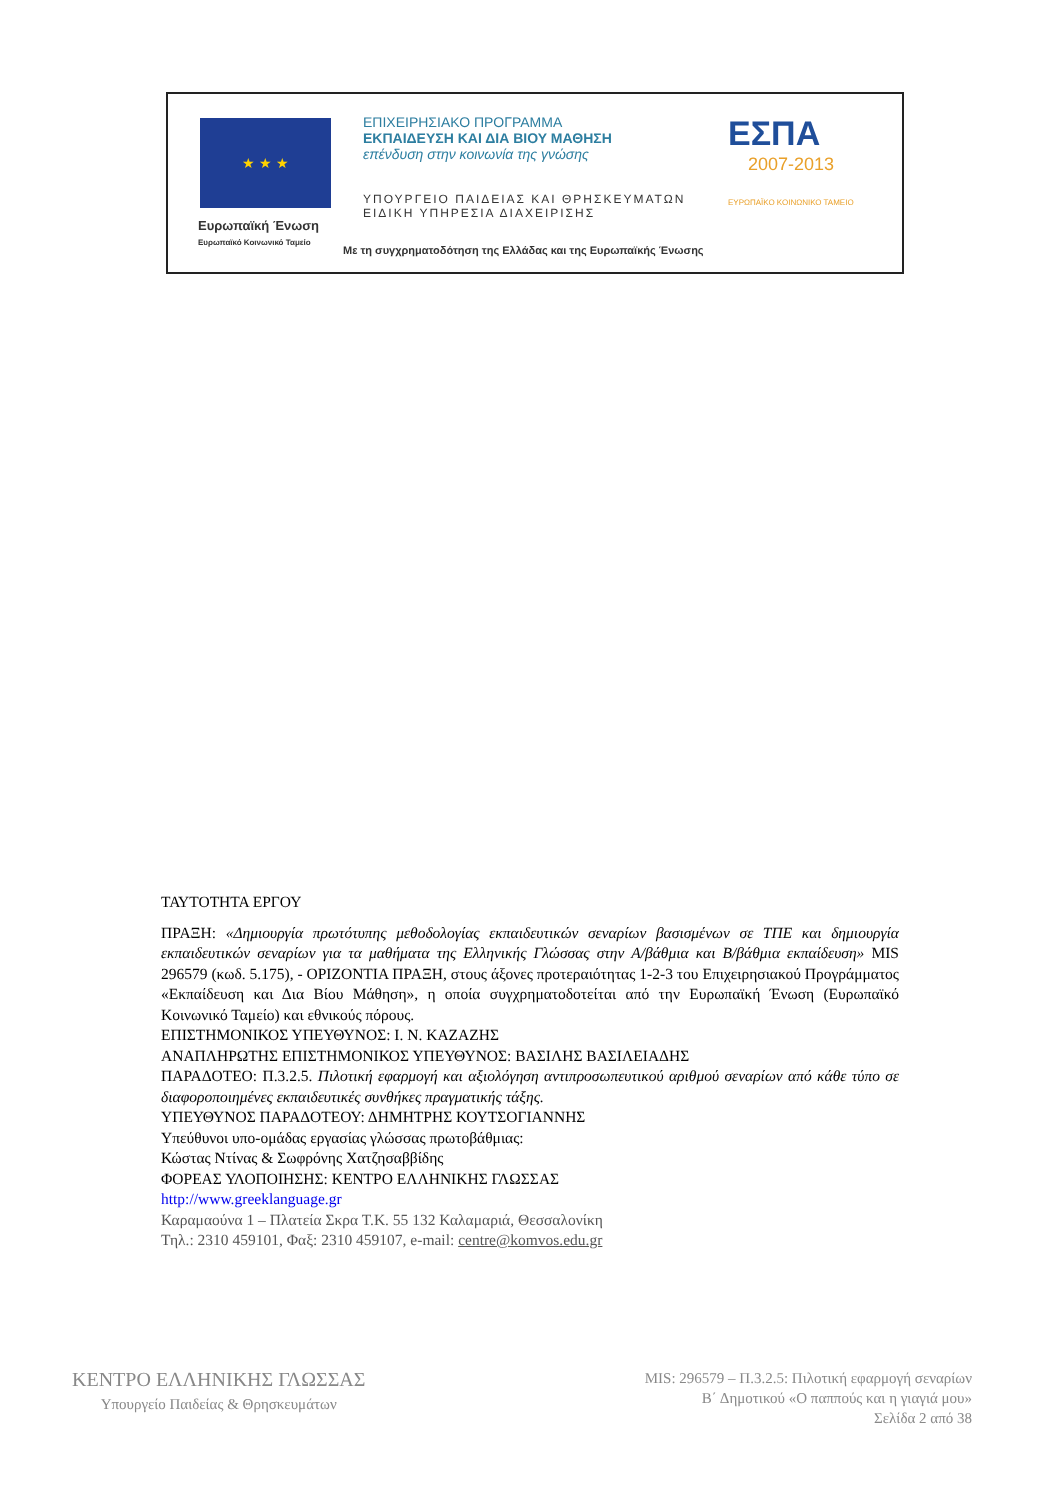★ ★ ★
Ευρωπαϊκή Ένωση
Ευρωπαϊκό Κοινωνικό Ταμείο
ΕΠΙΧΕΙΡΗΣΙΑΚΟ ΠΡΟΓΡΑΜΜΑ
ΕΚΠΑΙΔΕΥΣΗ ΚΑΙ ΔΙΑ ΒΙΟΥ ΜΑΘΗΣΗ
επένδυση στην κοινωνία της γνώσης
ΥΠΟΥΡΓΕΙΟ ΠΑΙΔΕΙΑΣ ΚΑΙ ΘΡΗΣΚΕΥΜΑΤΩΝ
ΕΙΔΙΚΗ ΥΠΗΡΕΣΙΑ ΔΙΑΧΕΙΡΙΣΗΣ
ΕΣΠΑ
2007-2013
ΕΥΡΩΠΑΪΚΟ ΚΟΙΝΩΝΙΚΟ ΤΑΜΕΙΟ
Με τη συγχρηματοδότηση της Ελλάδας και της Ευρωπαϊκής Ένωσης
ΤΑΥΤΟΤΗΤΑ ΕΡΓΟΥ
ΠΡΑΞΗ: «Δημιουργία πρωτότυπης μεθοδολογίας εκπαιδευτικών σεναρίων βασισμένων σε ΤΠΕ και δημιουργία εκπαιδευτικών σεναρίων για τα μαθήματα της Ελληνικής Γλώσσας στην Α/βάθμια και Β/βάθμια εκπαίδευση» MIS 296579 (κωδ. 5.175), - ΟΡΙΖΟΝΤΙΑ ΠΡΑΞΗ, στους άξονες προτεραιότητας 1-2-3 του Επιχειρησιακού Προγράμματος «Εκπαίδευση και Δια Βίου Μάθηση», η οποία συγχρηματοδοτείται από την Ευρωπαϊκή Ένωση (Ευρωπαϊκό Κοινωνικό Ταμείο) και εθνικούς πόρους.
ΕΠΙΣΤΗΜΟΝΙΚΟΣ ΥΠΕΥΘΥΝΟΣ: Ι. Ν. ΚΑΖΑΖΗΣ
ΑΝΑΠΛΗΡΩΤΗΣ ΕΠΙΣΤΗΜΟΝΙΚΟΣ ΥΠΕΥΘΥΝΟΣ: ΒΑΣΙΛΗΣ ΒΑΣΙΛΕΙΑΔΗΣ
ΠΑΡΑΔΟΤΕΟ: Π.3.2.5. Πιλοτική εφαρμογή και αξιολόγηση αντιπροσωπευτικού αριθμού σεναρίων από κάθε τύπο σε διαφοροποιημένες εκπαιδευτικές συνθήκες πραγματικής τάξης.
ΥΠΕΥΘΥΝΟΣ ΠΑΡΑΔΟΤΕΟΥ: ΔΗΜΗΤΡΗΣ ΚΟΥΤΣΟΓΙΑΝΝΗΣ
Υπεύθυνοι υπο-ομάδας εργασίας γλώσσας πρωτοβάθμιας:
Κώστας Ντίνας & Σωφρόνης Χατζησαββίδης
ΦΟΡΕΑΣ ΥΛΟΠΟΙΗΣΗΣ: ΚΕΝΤΡΟ ΕΛΛΗΝΙΚΗΣ ΓΛΩΣΣΑΣ
http://www.greeklanguage.gr
Καραμαούνα 1 – Πλατεία Σκρα Τ.Κ. 55 132 Καλαμαριά, Θεσσαλονίκη
Τηλ.: 2310 459101, Φαξ: 2310 459107, e-mail: centre@komvos.edu.gr
ΚΕΝΤΡΟ ΕΛΛΗΝΙΚΗΣ ΓΛΩΣΣΑΣ
Υπουργείο Παιδείας & Θρησκευμάτων
MIS: 296579 – Π.3.2.5: Πιλοτική εφαρμογή σεναρίων
Β΄ Δημοτικού «Ο παππούς και η γιαγιά μου»
Σελίδα 2 από 38